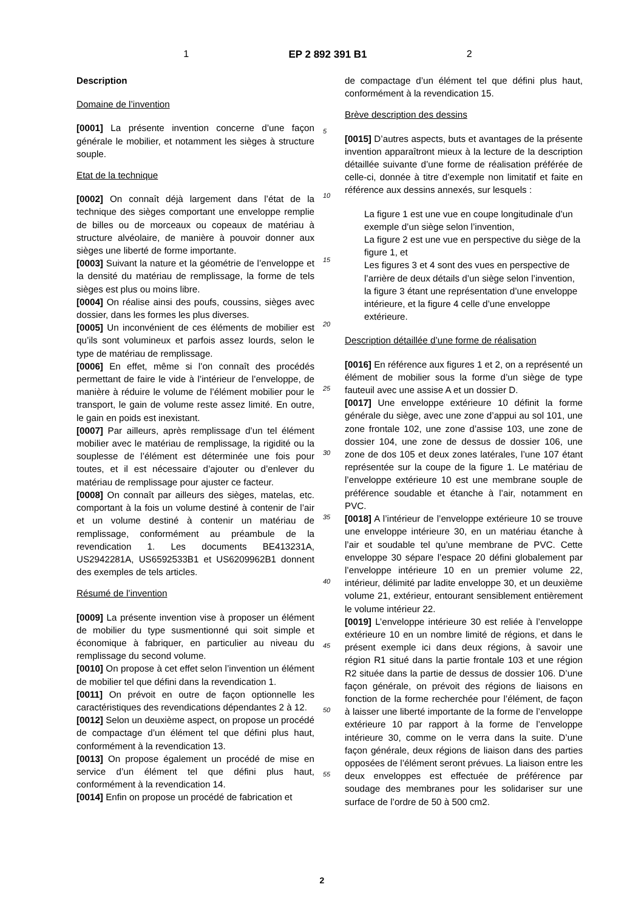1 EP 2 892 391 B1 2
Description
Domaine de l’invention
[0001] La présente invention concerne d’une façon générale le mobilier, et notamment les sièges à structure souple.
Etat de la technique
[0002] On connaît déjà largement dans l’état de la technique des sièges comportant une enveloppe remplie de billes ou de morceaux ou copeaux de matériau à structure alvéolaire, de manière à pouvoir donner aux sièges une liberté de forme importante.
[0003] Suivant la nature et la géométrie de l’enveloppe et la densité du matériau de remplissage, la forme de tels sièges est plus ou moins libre.
[0004] On réalise ainsi des poufs, coussins, sièges avec dossier, dans les formes les plus diverses.
[0005] Un inconvénient de ces éléments de mobilier est qu’ils sont volumineux et parfois assez lourds, selon le type de matériau de remplissage.
[0006] En effet, même si l’on connaît des procédés permettant de faire le vide à l’intérieur de l’enveloppe, de manière à réduire le volume de l’élément mobilier pour le transport, le gain de volume reste assez limité. En outre, le gain en poids est inexistant.
[0007] Par ailleurs, après remplissage d’un tel élément mobilier avec le matériau de remplissage, la rigidité ou la souplesse de l’élément est déterminée une fois pour toutes, et il est nécessaire d’ajouter ou d’enlever du matériau de remplissage pour ajuster ce facteur.
[0008] On connaît par ailleurs des sièges, matelas, etc. comportant à la fois un volume destiné à contenir de l’air et un volume destiné à contenir un matériau de remplissage, conformément au préambule de la revendication 1. Les documents BE413231A, US2942281A, US6592533B1 et US6209962B1 donnent des exemples de tels articles.
Résumé de l’invention
[0009] La présente invention vise à proposer un élément de mobilier du type susmentionné qui soit simple et économique à fabriquer, en particulier au niveau du remplissage du second volume.
[0010] On propose à cet effet selon l’invention un élément de mobilier tel que défini dans la revendication 1.
[0011] On prévoit en outre de façon optionnelle les caractéristiques des revendications dépendantes 2 à 12.
[0012] Selon un deuxième aspect, on propose un procédé de compactage d’un élément tel que défini plus haut, conformément à la revendication 13.
[0013] On propose également un procédé de mise en service d’un élément tel que défini plus haut, conformément à la revendication 14.
[0014] Enfin on propose un procédé de fabrication et
5
10
15
20
25
30
35
40
45
50
55
de compactage d’un élément tel que défini plus haut, conformément à la revendication 15.
Brève description des dessins
[0015] D’autres aspects, buts et avantages de la présente invention apparaîtront mieux à la lecture de la description détaillée suivante d’une forme de réalisation préférée de celle-ci, donnée à titre d’exemple non limitatif et faite en référence aux dessins annexés, sur lesquels :
La figure 1 est une vue en coupe longitudinale d’un exemple d’un siège selon l’invention,
La figure 2 est une vue en perspective du siège de la figure 1, et
Les figures 3 et 4 sont des vues en perspective de l’arrière de deux détails d’un siège selon l’invention, la figure 3 étant une représentation d’une enveloppe intérieure, et la figure 4 celle d’une enveloppe extérieure.
Description détaillée d’une forme de réalisation
[0016] En référence aux figures 1 et 2, on a représenté un élément de mobilier sous la forme d’un siège de type fauteuil avec une assise A et un dossier D.
[0017] Une enveloppe extérieure 10 définit la forme générale du siège, avec une zone d’appui au sol 101, une zone frontale 102, une zone d’assise 103, une zone de dossier 104, une zone de dessus de dossier 106, une zone de dos 105 et deux zones latérales, l’une 107 étant représentée sur la coupe de la figure 1. Le matériau de l’enveloppe extérieure 10 est une membrane souple de préférence soudable et étanche à l’air, notamment en PVC.
[0018] A l’intérieur de l’enveloppe extérieure 10 se trouve une enveloppe intérieure 30, en un matériau étanche à l’air et soudable tel qu’une membrane de PVC. Cette enveloppe 30 sépare l’espace 20 défini globalement par l’enveloppe intérieure 10 en un premier volume 22, intérieur, délimité par ladite enveloppe 30, et un deuxième volume 21, extérieur, entourant sensiblement entièrement le volume intérieur 22.
[0019] L’enveloppe intérieure 30 est reliée à l’enveloppe extérieure 10 en un nombre limité de régions, et dans le présent exemple ici dans deux régions, à savoir une région R1 situé dans la partie frontale 103 et une région R2 située dans la partie de dessus de dossier 106. D’une façon générale, on prévoit des régions de liaisons en fonction de la forme recherchée pour l’élément, de façon à laisser une liberté importante de la forme de l’enveloppe extérieure 10 par rapport à la forme de l’enveloppe intérieure 30, comme on le verra dans la suite. D’une façon générale, deux régions de liaison dans des parties opposées de l’élément seront prévues. La liaison entre les deux enveloppes est effectuée de préférence par soudage des membranes pour les solidariser sur une surface de l’ordre de 50 à 500 cm2.
2